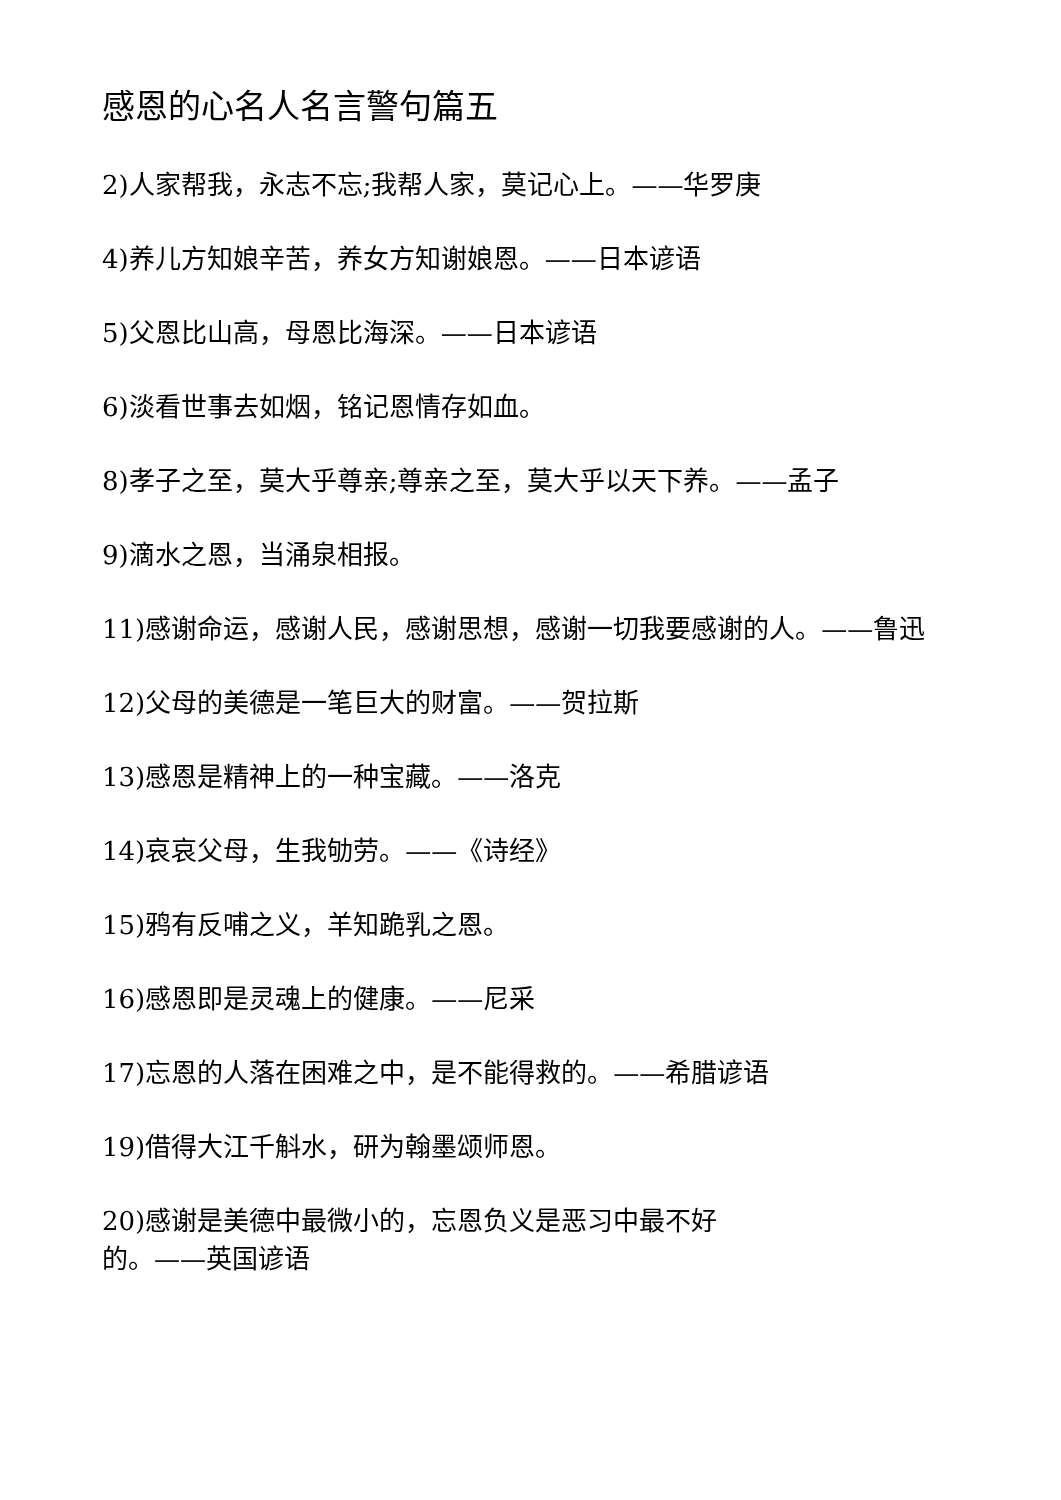感恩的心名人名言警句篇五
2)人家帮我，永志不忘;我帮人家，莫记心上。——华罗庚
4)养儿方知娘辛苦，养女方知谢娘恩。——日本谚语
5)父恩比山高，母恩比海深。——日本谚语
6)淡看世事去如烟，铭记恩情存如血。
8)孝子之至，莫大乎尊亲;尊亲之至，莫大乎以天下养。——孟子
9)滴水之恩，当涌泉相报。
11)感谢命运，感谢人民，感谢思想，感谢一切我要感谢的人。——鲁迅
12)父母的美德是一笔巨大的财富。——贺拉斯
13)感恩是精神上的一种宝藏。——洛克
14)哀哀父母，生我劬劳。——《诗经》
15)鸦有反哺之义，羊知跪乳之恩。
16)感恩即是灵魂上的健康。——尼采
17)忘恩的人落在困难之中，是不能得救的。——希腊谚语
19)借得大江千斛水，研为翰墨颂师恩。
20)感谢是美德中最微小的，忘恩负义是恶习中最不好
的。——英国谚语